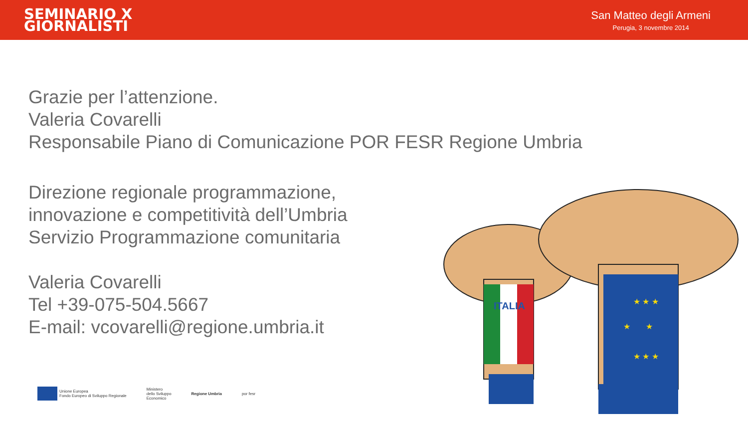SEMINARIO X
GIORNALISTI
San Matteo degli Armeni
Perugia, 3 novembre 2014
Grazie per l’attenzione.
Valeria Covarelli
Responsabile Piano di Comunicazione POR FESR Regione Umbria
Direzione regionale programmazione,
innovazione e competitività dell’Umbria
Servizio Programmazione comunitaria
Valeria Covarelli
Tel +39-075-504.5667
E-mail: vcovarelli@regione.umbria.it
Unione Europea
Fondo Europeo di Sviluppo Regionale
Ministero
dello Sviluppo
Economico
Regione Umbria por fesr
ITALIA
★ ★ ★
★ ★
★ ★ ★